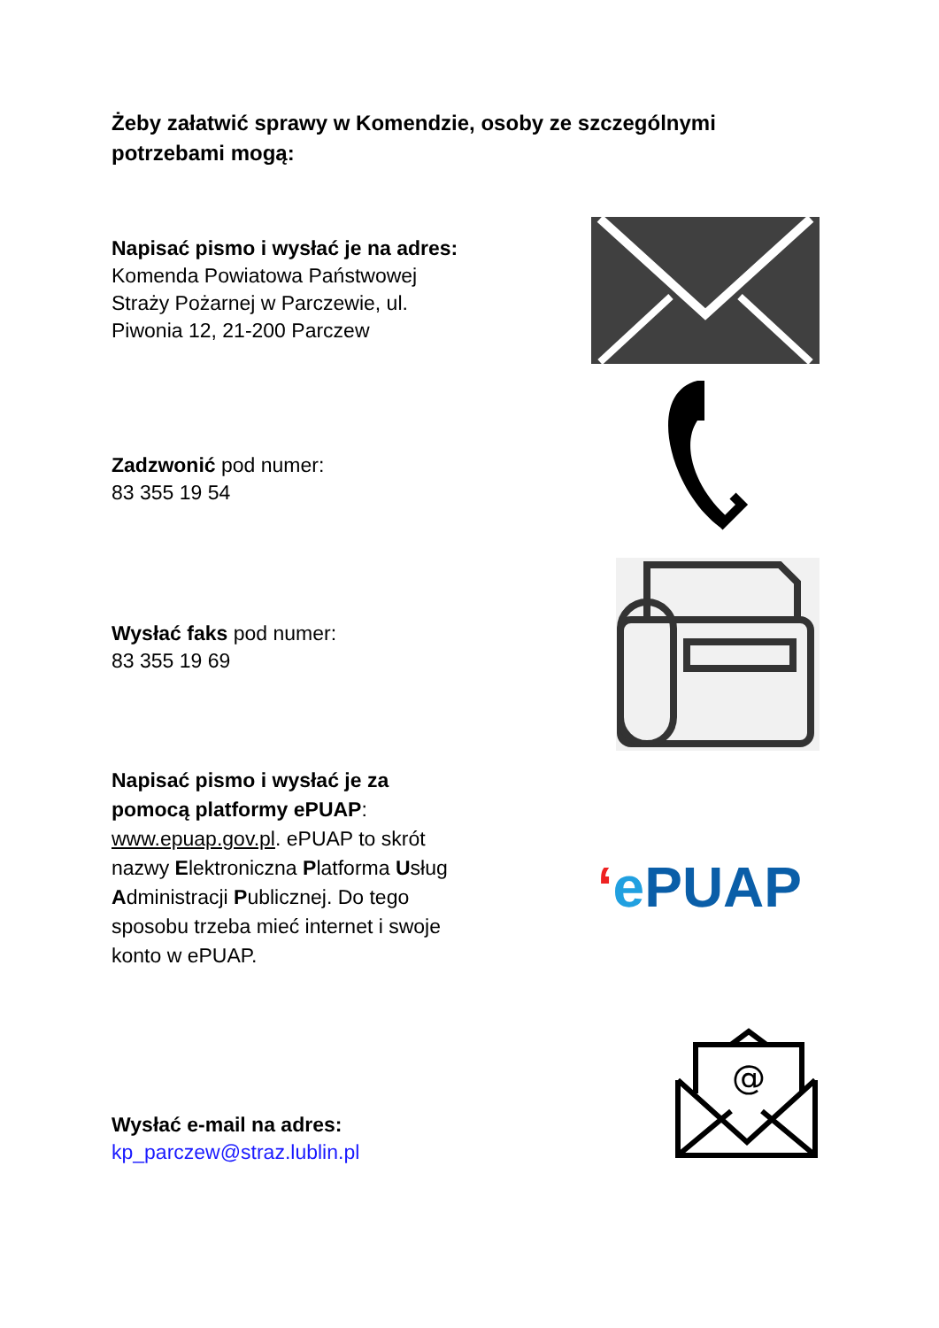Żeby załatwić sprawy w Komendzie, osoby ze szczególnymi potrzebami mogą:
Napisać pismo i wysłać je na adres: Komenda Powiatowa Państwowej Straży Pożarnej w Parczewie, ul. Piwonia 12, 21-200 Parczew
Zadzwonić pod numer:
83 355 19 54
Wysłać faks pod numer:
83 355 19 69
Napisać pismo i wysłać je za pomocą platformy ePUAP: www.epuap.gov.pl. ePUAP to skrót nazwy Elektroniczna Platforma Usług Administracji Publicznej. Do tego sposobu trzeba mieć internet i swoje konto w ePUAP.
‘e PUAP
Wysłać e-mail na adres:
kp_parczew@straz.lublin.pl
@